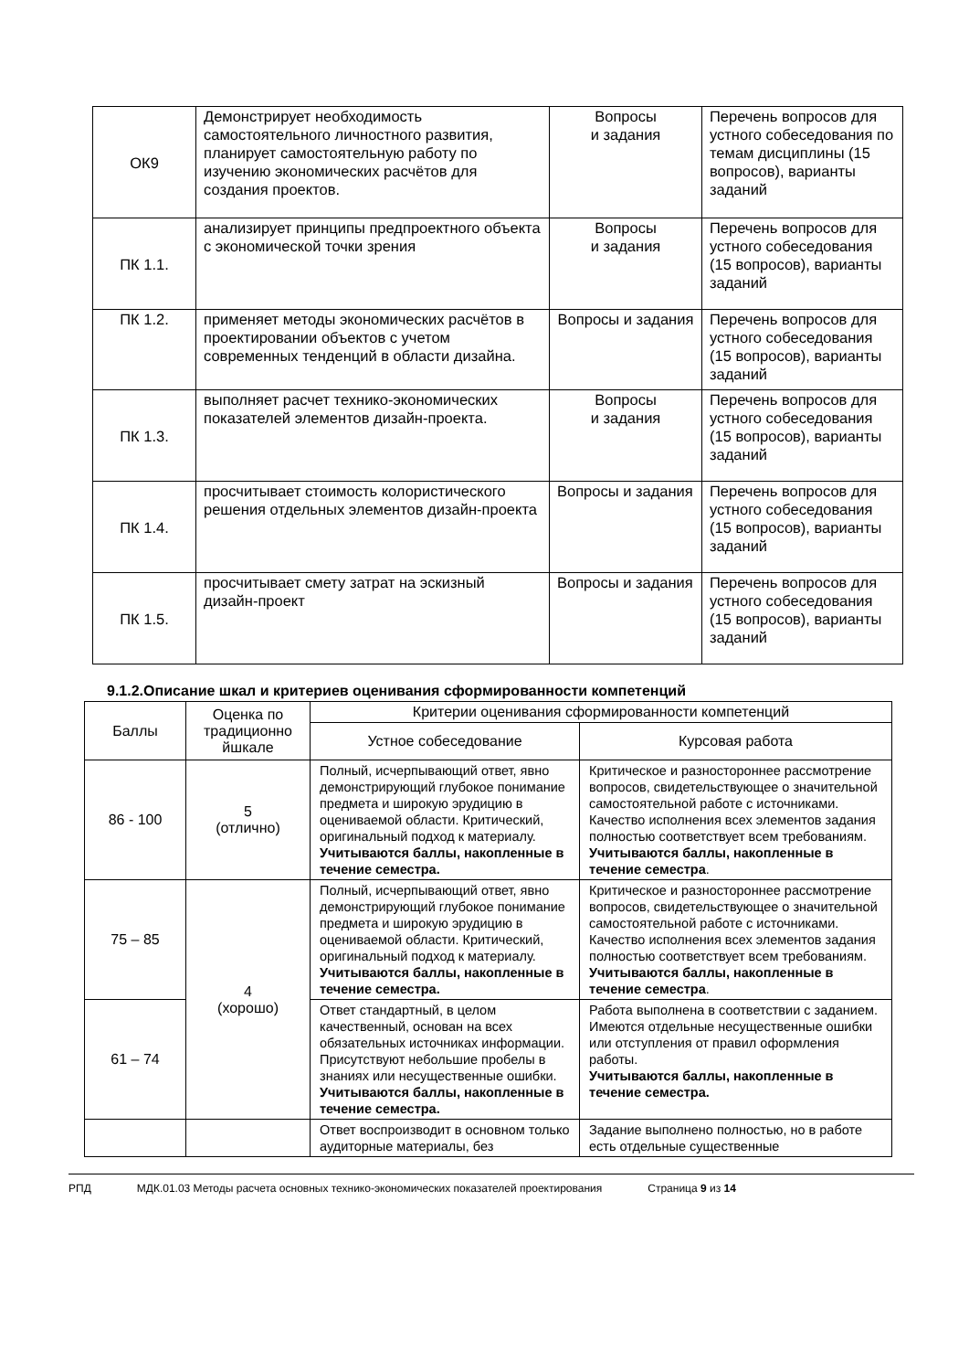| ОК9 | Демонстрирует необходимость самостоятельного личностного развития, планирует самостоятельную работу по изучению экономических расчётов для создания проектов. | Вопросы и задания | Перечень вопросов для устного собеседования по темам дисциплины (15 вопросов), варианты заданий |
| ПК 1.1. | анализирует принципы предпроектного объекта с экономической точки зрения | Вопросы и задания | Перечень вопросов для устного собеседования (15 вопросов), варианты заданий |
| ПК 1.2. | применяет методы экономических расчётов в проектировании объектов с учетом современных тенденций в области дизайна. | Вопросы и задания | Перечень вопросов для устного собеседования (15 вопросов), варианты заданий |
| ПК 1.3. | выполняет расчет технико-экономических показателей элементов дизайн-проекта. | Вопросы и задания | Перечень вопросов для устного собеседования (15 вопросов), варианты заданий |
| ПК 1.4. | просчитывает стоимость колористического решения отдельных элементов дизайн-проекта | Вопросы и задания | Перечень вопросов для устного собеседования (15 вопросов), варианты заданий |
| ПК 1.5. | просчитывает смету затрат на эскизный дизайн-проект | Вопросы и задания | Перечень вопросов для устного собеседования (15 вопросов), варианты заданий |
9.1.2.Описание шкал и критериев оценивания сформированности компетенций
| Баллы | Оценка по традиционно йшкале | Критерии оценивания сформированности компетенций | |
| --- | --- | --- | --- |
| | | Устное собеседование | Курсовая работа |
| 86 - 100 | 5 (отлично) | Полный, исчерпывающий ответ, явно демонстрирующий глубокое понимание предмета и широкую эрудицию в оцениваемой области. Критический, оригинальный подход к материалу. Учитываются баллы, накопленные в течение семестра. | Критическое и разностороннее рассмотрение вопросов, свидетельствующее о значительной самостоятельной работе с источниками. Качество исполнения всех элементов задания полностью соответствует всем требованиям. Учитываются баллы, накопленные в течение семестра . |
| 75 – 85 | 4 (хорошо) | Полный, исчерпывающий ответ, явно демонстрирующий глубокое понимание предмета и широкую эрудицию в оцениваемой области. Критический, оригинальный подход к материалу. Учитываются баллы, накопленные в течение семестра. | Критическое и разностороннее рассмотрение вопросов, свидетельствующее о значительной самостоятельной работе с источниками. Качество исполнения всех элементов задания полностью соответствует всем требованиям. Учитываются баллы, накопленные в течение семестра . |
| 61 – 74 | | Ответ стандартный, в целом качественный, основан на всех обязательных источниках информации. Присутствуют небольшие пробелы в знаниях или несущественные ошибки. Учитываются баллы, накопленные в течение семестра. | Работа выполнена в соответствии с заданием. Имеются отдельные несущественные ошибки или отступления от правил оформления работы. Учитываются баллы, накопленные в течение семестра. |
| | | Ответ воспроизводит в основном только аудиторные материалы, без | Задание выполнено полностью, но в работе есть отдельные существенные |
РПД МДК.01.03 Методы расчета основных технико-экономических показателей проектирования Страница 9 из 14